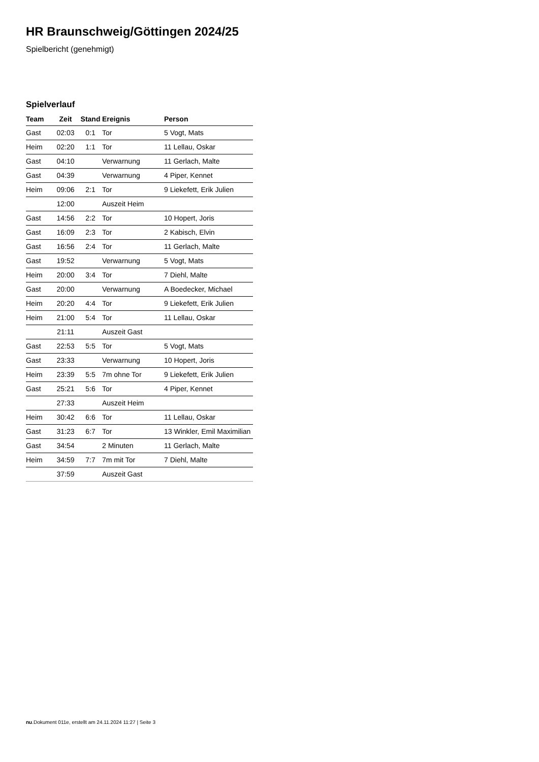HR Braunschweig/Göttingen 2024/25
Spielbericht (genehmigt)
Spielverlauf
| Team | Zeit | Stand | Ereignis | Person |
| --- | --- | --- | --- | --- |
| Gast | 02:03 | 0:1 | Tor | 5 Vogt, Mats |
| Heim | 02:20 | 1:1 | Tor | 11 Lellau, Oskar |
| Gast | 04:10 | | Verwarnung | 11 Gerlach, Malte |
| Gast | 04:39 | | Verwarnung | 4 Piper, Kennet |
| Heim | 09:06 | 2:1 | Tor | 9 Liekefett, Erik Julien |
| | 12:00 | | Auszeit Heim | |
| Gast | 14:56 | 2:2 | Tor | 10 Hopert, Joris |
| Gast | 16:09 | 2:3 | Tor | 2 Kabisch, Elvin |
| Gast | 16:56 | 2:4 | Tor | 11 Gerlach, Malte |
| Gast | 19:52 | | Verwarnung | 5 Vogt, Mats |
| Heim | 20:00 | 3:4 | Tor | 7 Diehl, Malte |
| Gast | 20:00 | | Verwarnung | A Boedecker, Michael |
| Heim | 20:20 | 4:4 | Tor | 9 Liekefett, Erik Julien |
| Heim | 21:00 | 5:4 | Tor | 11 Lellau, Oskar |
| | 21:11 | | Auszeit Gast | |
| Gast | 22:53 | 5:5 | Tor | 5 Vogt, Mats |
| Gast | 23:33 | | Verwarnung | 10 Hopert, Joris |
| Heim | 23:39 | 5:5 | 7m ohne Tor | 9 Liekefett, Erik Julien |
| Gast | 25:21 | 5:6 | Tor | 4 Piper, Kennet |
| | 27:33 | | Auszeit Heim | |
| Heim | 30:42 | 6:6 | Tor | 11 Lellau, Oskar |
| Gast | 31:23 | 6:7 | Tor | 13 Winkler, Emil Maximilian |
| Gast | 34:54 | | 2 Minuten | 11 Gerlach, Malte |
| Heim | 34:59 | 7:7 | 7m mit Tor | 7 Diehl, Malte |
| | 37:59 | | Auszeit Gast | |
nu.Dokument 011e, erstellt am 24.11.2024 11:27 | Seite 3